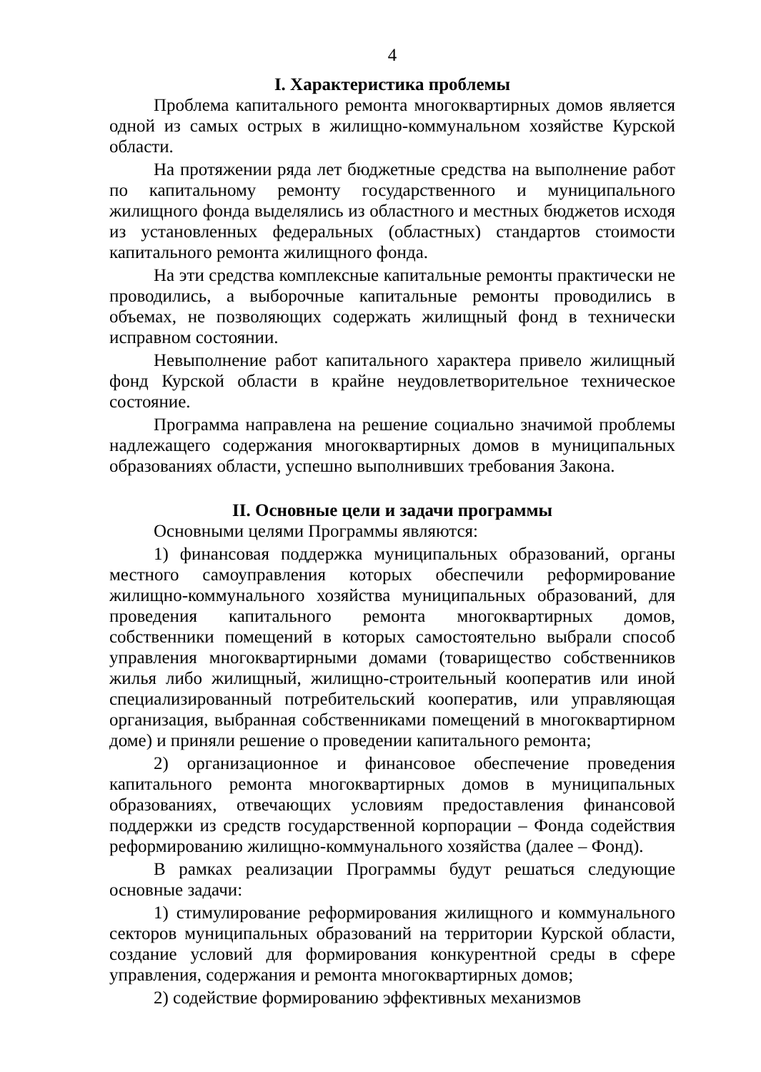4
I. Характеристика проблемы
Проблема капитального ремонта многоквартирных домов является одной из самых острых в жилищно-коммунальном хозяйстве Курской области.
На протяжении ряда лет бюджетные средства на выполнение работ по капитальному ремонту государственного и муниципального жилищного фонда выделялись из областного и местных бюджетов исходя из установленных федеральных (областных) стандартов стоимости капитального ремонта жилищного фонда.
На эти средства комплексные капитальные ремонты практически не проводились, а выборочные капитальные ремонты проводились в объемах, не позволяющих содержать жилищный фонд в технически исправном состоянии.
Невыполнение работ капитального характера привело жилищный фонд Курской области в крайне неудовлетворительное техническое состояние.
Программа направлена на решение социально значимой проблемы надлежащего содержания многоквартирных домов в муниципальных образованиях области, успешно выполнивших требования Закона.
II. Основные цели и задачи программы
Основными целями Программы являются:
1) финансовая поддержка муниципальных образований, органы местного самоуправления которых обеспечили реформирование жилищно-коммунального хозяйства муниципальных образований, для проведения капитального ремонта многоквартирных домов, собственники помещений в которых самостоятельно выбрали способ управления многоквартирными домами (товарищество собственников жилья либо жилищный, жилищно-строительный кооператив или иной специализированный потребительский кооператив, или управляющая организация, выбранная собственниками помещений в многоквартирном доме) и приняли решение о проведении капитального ремонта;
2) организационное и финансовое обеспечение проведения капитального ремонта многоквартирных домов в муниципальных образованиях, отвечающих условиям предоставления финансовой поддержки из средств государственной корпорации – Фонда содействия реформированию жилищно-коммунального хозяйства (далее – Фонд).
В рамках реализации Программы будут решаться следующие основные задачи:
1) стимулирование реформирования жилищного и коммунального секторов муниципальных образований на территории Курской области, создание условий для формирования конкурентной среды в сфере управления, содержания и ремонта многоквартирных домов;
2) содействие формированию эффективных механизмов